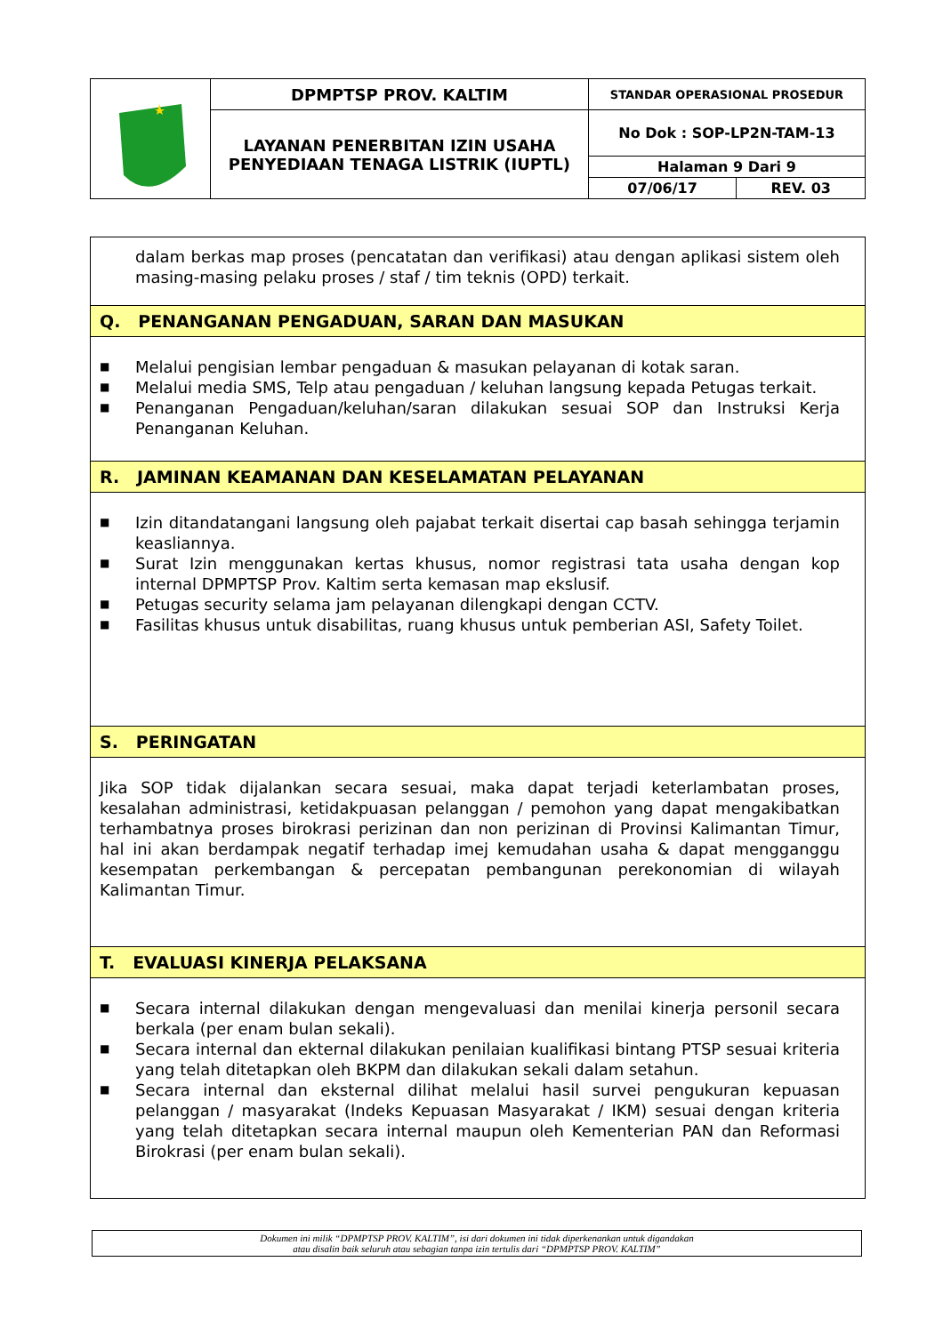| | DPMPTSP PROV. KALTIM | STANDAR OPERASIONAL PROSEDUR | |
| | LAYANAN PENERBITAN IZIN USAHA PENYEDIAAN TENAGA LISTRIK (IUPTL) | No Dok : SOP-LP2N-TAM-13 | |
| | | Halaman 9 Dari 9 | |
| | | 07/06/17 | REV. 03 |
dalam berkas map proses (pencatatan dan verifikasi) atau dengan aplikasi sistem oleh masing-masing pelaku proses / staf / tim teknis (OPD) terkait.
Q. PENANGANAN PENGADUAN, SARAN DAN MASUKAN
■ Melalui pengisian lembar pengaduan & masukan pelayanan di kotak saran.
■ Melalui media SMS, Telp atau pengaduan / keluhan langsung kepada Petugas terkait.
■ Penanganan Pengaduan/keluhan/saran dilakukan sesuai SOP dan Instruksi Kerja Penanganan Keluhan.
R. JAMINAN KEAMANAN DAN KESELAMATAN PELAYANAN
■ Izin ditandatangani langsung oleh pajabat terkait disertai cap basah sehingga terjamin keasliannya.
■ Surat Izin menggunakan kertas khusus, nomor registrasi tata usaha dengan kop internal DPMPTSP Prov. Kaltim serta kemasan map ekslusif.
■ Petugas security selama jam pelayanan dilengkapi dengan CCTV.
■ Fasilitas khusus untuk disabilitas, ruang khusus untuk pemberian ASI, Safety Toilet.
S. PERINGATAN
Jika SOP tidak dijalankan secara sesuai, maka dapat terjadi keterlambatan proses, kesalahan administrasi, ketidakpuasan pelanggan / pemohon yang dapat mengakibatkan terhambatnya proses birokrasi perizinan dan non perizinan di Provinsi Kalimantan Timur, hal ini akan berdampak negatif terhadap imej kemudahan usaha & dapat mengganggu kesempatan perkembangan & percepatan pembangunan perekonomian di wilayah Kalimantan Timur.
T. EVALUASI KINERJA PELAKSANA
■ Secara internal dilakukan dengan mengevaluasi dan menilai kinerja personil secara berkala (per enam bulan sekali).
■ Secara internal dan ekternal dilakukan penilaian kualifikasi bintang PTSP sesuai kriteria yang telah ditetapkan oleh BKPM dan dilakukan sekali dalam setahun.
■ Secara internal dan eksternal dilihat melalui hasil survei pengukuran kepuasan pelanggan / masyarakat (Indeks Kepuasan Masyarakat / IKM) sesuai dengan kriteria yang telah ditetapkan secara internal maupun oleh Kementerian PAN dan Reformasi Birokrasi (per enam bulan sekali).
Dokumen ini milik “DPMPTSP PROV. KALTIM”, isi dari dokumen ini tidak diperkenankan untuk digandakan
atau disalin baik seluruh atau sebagian tanpa izin tertulis dari “DPMPTSP PROV. KALTIM”